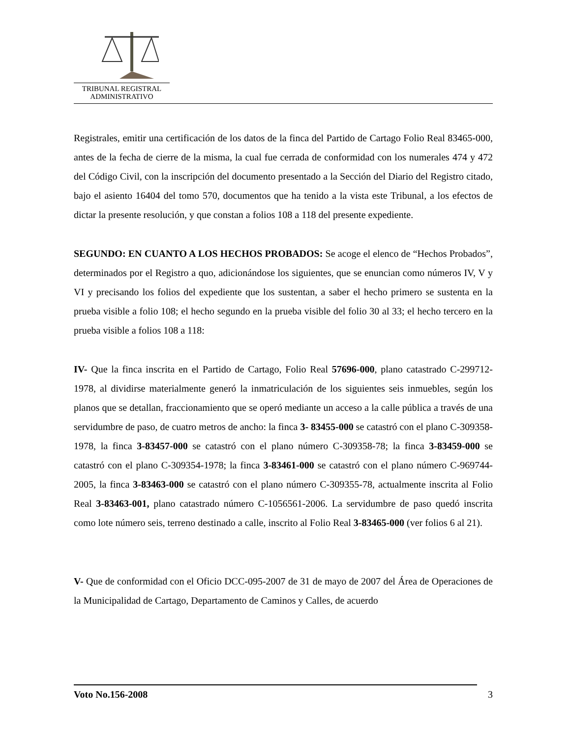TRIBUNAL REGISTRAL
ADMINISTRATIVO
Registrales, emitir una certificación de los datos de la finca del Partido de Cartago Folio Real 83465-000, antes de la fecha de cierre de la misma, la cual fue cerrada de conformidad con los numerales 474 y 472 del Código Civil, con la inscripción del documento presentado a la Sección del Diario del Registro citado, bajo el asiento 16404 del tomo 570, documentos que ha tenido a la vista este Tribunal, a los efectos de dictar la presente resolución, y que constan a folios 108 a 118 del presente expediente.
SEGUNDO: EN CUANTO A LOS HECHOS PROBADOS: Se acoge el elenco de “Hechos Probados”, determinados por el Registro a quo, adicionándose los siguientes, que se enuncian como números IV, V y VI y precisando los folios del expediente que los sustentan, a saber el hecho primero se sustenta en la prueba visible a folio 108; el hecho segundo en la prueba visible del folio 30 al 33; el hecho tercero en la prueba visible a folios 108 a 118:
IV- Que la finca inscrita en el Partido de Cartago, Folio Real 57696-000, plano catastrado C-299712-1978, al dividirse materialmente generó la inmatriculación de los siguientes seis inmuebles, según los planos que se detallan, fraccionamiento que se operó mediante un acceso a la calle pública a través de una servidumbre de paso, de cuatro metros de ancho: la finca 3- 83455-000 se catastró con el plano C-309358-1978, la finca 3-83457-000 se catastró con el plano número C-309358-78; la finca 3-83459-000 se catastró con el plano C-309354-1978; la finca 3-83461-000 se catastró con el plano número C-969744-2005, la finca 3-83463-000 se catastró con el plano número C-309355-78, actualmente inscrita al Folio Real 3-83463-001, plano catastrado número C-1056561-2006. La servidumbre de paso quedó inscrita como lote número seis, terreno destinado a calle, inscrito al Folio Real 3-83465-000 (ver folios 6 al 21).
V- Que de conformidad con el Oficio DCC-095-2007 de 31 de mayo de 2007 del Área de Operaciones de la Municipalidad de Cartago, Departamento de Caminos y Calles, de acuerdo
Voto No.156-2008 3